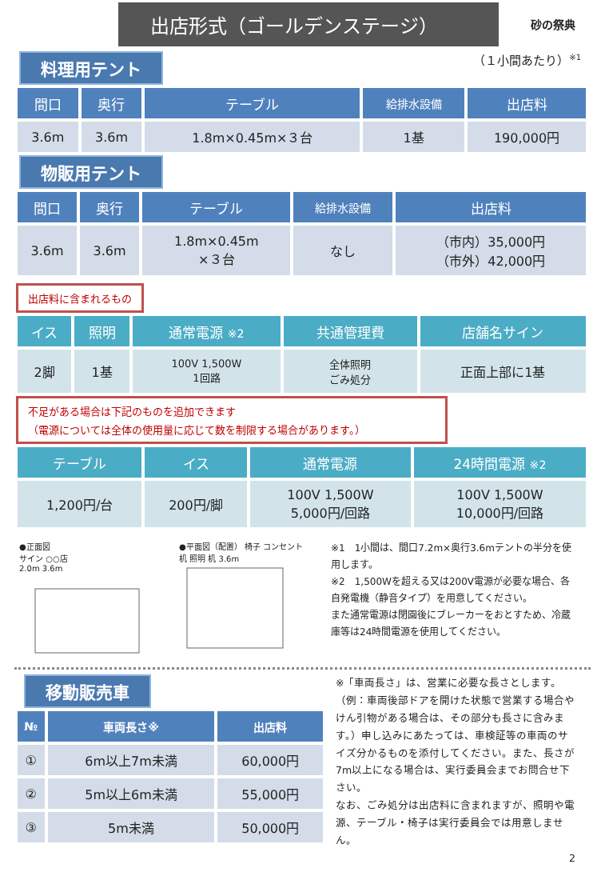出店形式（ゴールデンステージ）
砂の祭典
料理用テント （１小間あたり）<sup>※1</sup>
| 間口 | 奥行 | テーブル | 給排水設備 | 出店料 |
| --- | --- | --- | --- | --- |
| 3.6m | 3.6m | 1.8m×0.45m×３台 | 1基 | 190,000円 |
物販用テント
| 間口 | 奥行 | テーブル | 給排水設備 | 出店料 |
| --- | --- | --- | --- | --- |
| 3.6m | 3.6m | 1.8m×0.45m ×３台 | なし | （市内）35,000円 （市外）42,000円 |
出店料に含まれるもの
| イス | 照明 | 通常電源 ※2 | 共通管理費 | 店舗名サイン |
| --- | --- | --- | --- | --- |
| 2脚 | 1基 | 100V 1,500W 1回路 | 全体照明 ごみ処分 | 正面上部に1基 |
不足がある場合は下記のものを追加できます
（電源については全体の使用量に応じて数を制限する場合があります。）
| テーブル | イス | 通常電源 | 24時間電源 ※2 |
| --- | --- | --- | --- |
| 1,200円/台 | 200円/脚 | 100V 1,500W 5,000円/回路 | 100V 1,500W 10,000円/回路 |
●正面図
サイン ○○店
2.0m 3.6m
●平面図（配置） 椅子 コンセント
机 照明 机 3.6m
※1　1小間は、間口7.2m×奥行3.6mテントの半分を使用します。
※2　1,500Wを超える又は200V電源が必要な場合、各自発電機（静音タイプ）を用意してください。
また通常電源は閉園後にブレーカーをおとすため、冷蔵庫等は24時間電源を使用してください。
移動販売車
| № | 車両長さ※ | 出店料 |
| --- | --- | --- |
| ① | 6m以上7m未満 | 60,000円 |
| ② | 5m以上6m未満 | 55,000円 |
| ③ | 5m未満 | 50,000円 |
※「車両長さ」は、営業に必要な長さとします。（例：車両後部ドアを開けた状態で営業する場合やけん引物がある場合は、その部分も長さに含みます。）申し込みにあたっては、車検証等の車両のサイズ分かるものを添付してください。また、長さが7m以上になる場合は、実行委員会までお問合せ下さい。
なお、ごみ処分は出店料に含まれますが、照明や電源、テーブル・椅子は実行委員会では用意しません。
2